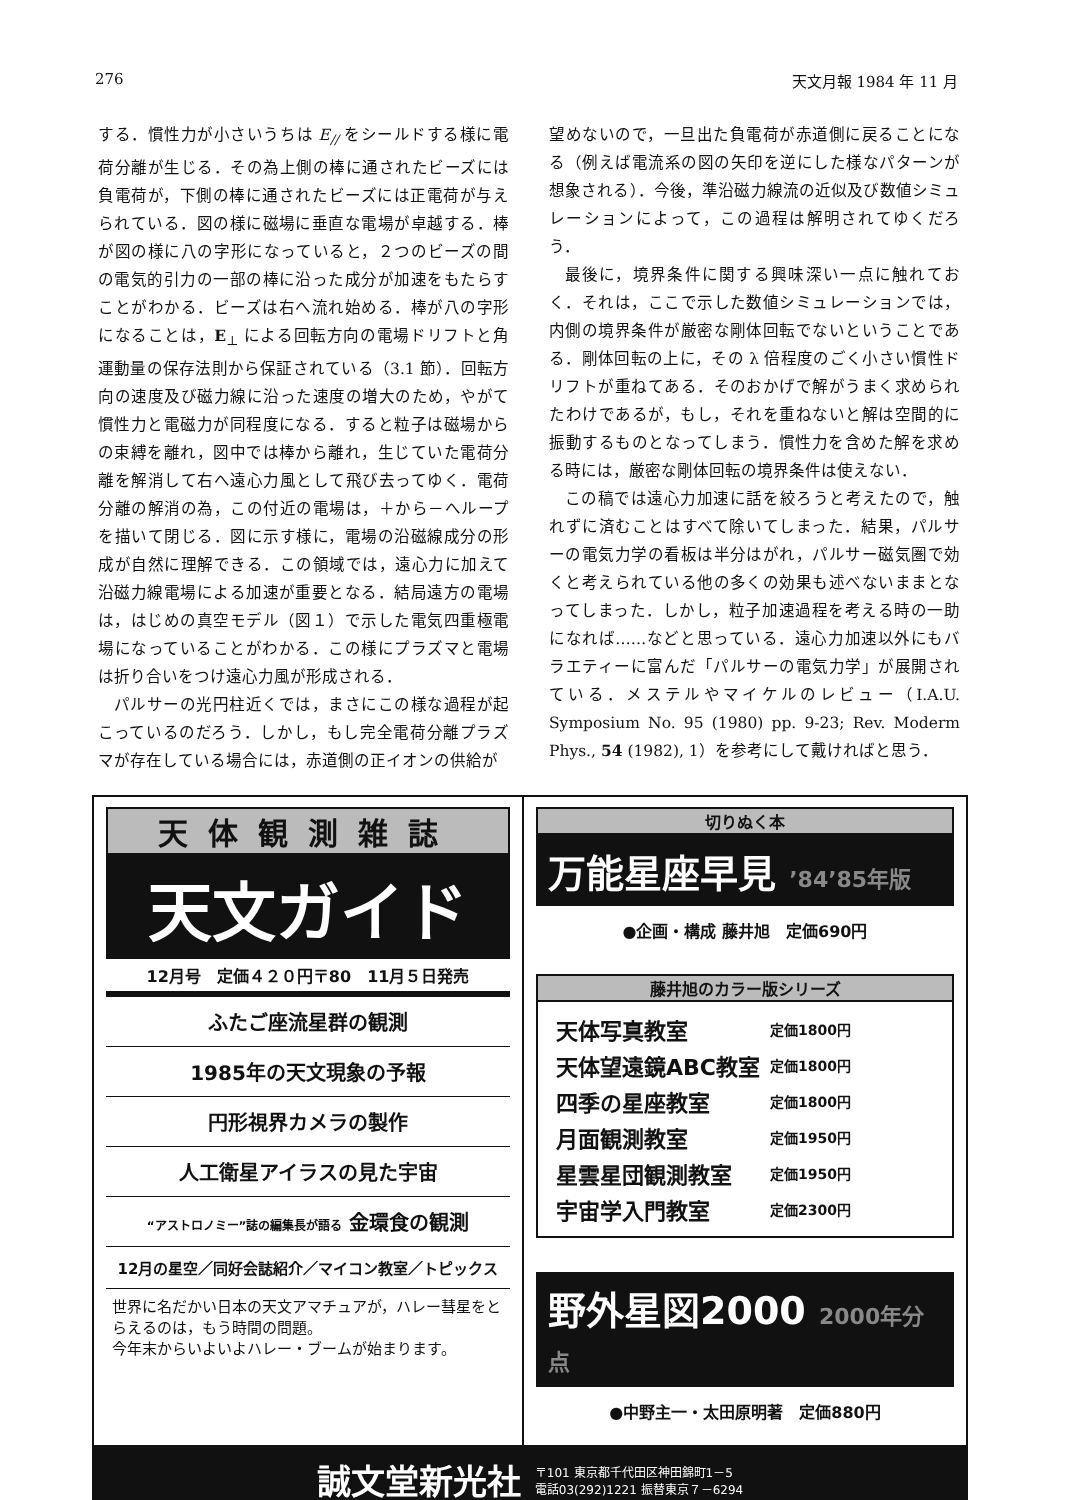276 天文月報 1984 年 11 月
する．慣性力が小さいうちは E<sub>//</sub> をシールドする様に電荷分離が生じる．その為上側の棒に通されたビーズには負電荷が，下側の棒に通されたビーズには正電荷が与えられている．図の様に磁場に垂直な電場が卓越する．棒が図の様に八の字形になっていると，２つのビーズの間の電気的引力の一部の棒に沿った成分が加速をもたらすことがわかる．ビーズは右へ流れ始める．棒が八の字形になることは，E<sub>⊥</sub> による回転方向の電場ドリフトと角運動量の保存法則から保証されている（3.1 節）．回転方向の速度及び磁力線に沿った速度の増大のため，やがて慣性力と電磁力が同程度になる．すると粒子は磁場からの束縛を離れ，図中では棒から離れ，生じていた電荷分離を解消して右へ遠心力風として飛び去ってゆく．電荷分離の解消の為，この付近の電場は，＋から－へループを描いて閉じる．図に示す様に，電場の沿磁線成分の形成が自然に理解できる．この領域では，遠心力に加えて沿磁力線電場による加速が重要となる．結局遠方の電場は，はじめの真空モデル（図１）で示した電気四重極電場になっていることがわかる．この様にプラズマと電場は折り合いをつけ遠心力風が形成される．
パルサーの光円柱近くでは，まさにこの様な過程が起こっているのだろう．しかし，もし完全電荷分離プラズマが存在している場合には，赤道側の正イオンの供給が
望めないので，一旦出た負電荷が赤道側に戻ることになる（例えば電流系の図の矢印を逆にした様なパターンが想象される）．今後，準沿磁力線流の近似及び数値シミュレーションによって，この過程は解明されてゆくだろう．
最後に，境界条件に関する興味深い一点に触れておく．それは，ここで示した数値シミュレーションでは，内側の境界条件が厳密な剛体回転でないということである．剛体回転の上に，その λ 倍程度のごく小さい慣性ドリフトが重ねてある．そのおかげで解がうまく求められたわけであるが，もし，それを重ねないと解は空間的に振動するものとなってしまう．慣性力を含めた解を求める時には，厳密な剛体回転の境界条件は使えない．
この稿では遠心力加速に話を絞ろうと考えたので，触れずに済むことはすべて除いてしまった．結果，パルサーの電気力学の看板は半分はがれ，パルサー磁気圏で効くと考えられている他の多くの効果も述べないままとなってしまった．しかし，粒子加速過程を考える時の一助になれば……などと思っている．遠心力加速以外にもバラエティーに富んだ「パルサーの電気力学」が展開されている．メステルやマイケルのレビュー（I.A.U. Symposium No. 95 (1980) pp. 9-23; Rev. Moderm Phys., 54 (1982), 1）を参考にして戴ければと思う．
天体観測雑誌
天文ガイド
12月号　定価４２０円〒80　11月５日発売
ふたご座流星群の観測
1985年の天文現象の予報
円形視界カメラの製作
人工衛星アイラスの見た宇宙
“アストロノミー”誌の編集長が語る 金環食の観測
12月の星空／同好会誌紹介／マイコン教室／トピックス
世界に名だかい日本の天文アマチュアが，ハレー彗星をとらえるのは，もう時間の問題。
今年末からいよいよハレー・ブームが始まります。
切りぬく本
万能星座早見 ’84’85年版
●企画・構成 藤井旭　定価690円
藤井旭のカラー版シリーズ
| 天体写真教室 | 定価1800円 |
| 天体望遠鏡ABC教室 | 定価1800円 |
| 四季の星座教室 | 定価1800円 |
| 月面観測教室 | 定価1950円 |
| 星雲星団観測教室 | 定価1950円 |
| 宇宙学入門教室 | 定価2300円 |
野外星図2000 2000年分点
●中野主一・太田原明著　定価880円
誠文堂新光社 〒101 東京都千代田区神田錦町1－5
電話03(292)1221 振替東京７－6294